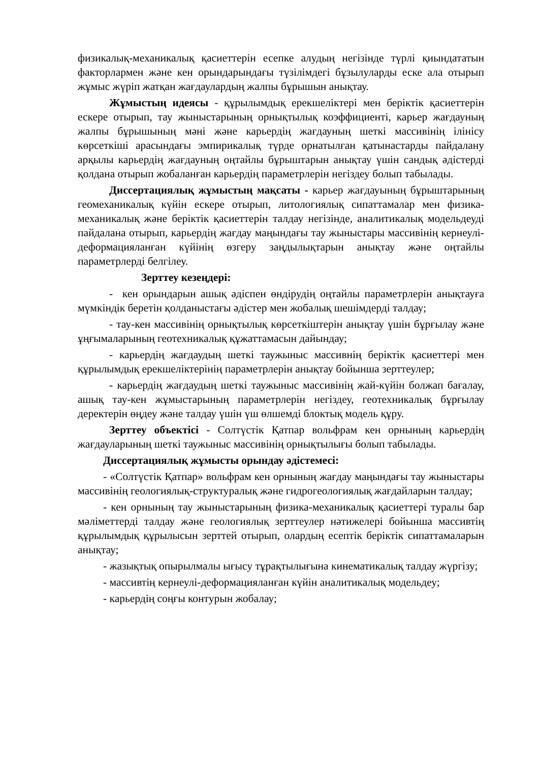физикалық-механикалық қасиеттерін есепке алудың негізінде түрлі қиындататын факторлармен және кен орындарындағы түзілімдегі бұзылуларды еске ала отырып жұмыс жүріп жатқан жағдаулардың жалпы бұрышын анықтау.
Жұмыстың идеясы - құрылымдық ерекшеліктері мен беріктік қасиеттерін ескере отырып, тау жыныстарының орнықтылық коэффициенті, карьер жағдауның жалпы бұрышының мәні және карьердің жағдауның шеткі массивінің ілінісу көрсеткіші арасындағы эмпирикалық түрде орнатылған қатынастарды пайдалану арқылы карьердің жағдауның оңтайлы бұрыштарын анықтау үшін сандық әдістерді қолдана отырып жобаланған карьердің параметрлерін негіздеу болып табылады.
Диссертациялық жұмыстың мақсаты - карьер жағдауының бұрыштарының геомеханикалық күйін ескере отырып, литологиялық сипаттамалар мен физика-механикалық және беріктік қасиеттерін талдау негізінде, аналитикалық модельдеуді пайдалана отырып, карьердің жағдау маңындағы тау жыныстары массивінің кернеулі-деформацияланған күйінің өзгеру заңдылықтарын анықтау және оңтайлы параметрлерді белгілеу.
Зерттеу кезеңдері:
- кен орындарын ашық әдіспен өндірудің оңтайлы параметрлерін анықтауға мүмкіндік беретін қолданыстағы әдістер мен жобалық шешімдерді талдау;
- тау-кен массивінің орнықтылық көрсеткіштерін анықтау үшін бұрғылау және ұңғымаларының геотехникалық құжаттамасын дайындау;
- карьердің жағдаудың шеткі таужыныс массивнің беріктік қасиеттері мен құрылымдық ерекшеліктерінің параметрлерін анықтау бойынша зерттеулер;
- карьердің жағдаудың шеткі таужыныс массивінің жай-күйін болжап бағалау, ашық тау-кен жұмыстарының параметрлерін негіздеу, геотехникалық бұрғылау деректерін өңдеу және талдау үшін үш өлшемді блоктық модель құру.
Зерттеу объектісі - Солтүстік Қатпар вольфрам кен орнының карьердің жағдауларының шеткі таужыныс массивінің орнықтылығы болып табылады.
Диссертациялық жұмысты орындау әдістемесі:
- «Солтүстік Қатпар» вольфрам кен орнының жағдау маңындағы тау жыныстары массивінің геологиялық-структуралық және гидрогеологиялық жағдайларын талдау;
- кен орнының тау жыныстарының физика-механикалық қасиеттері туралы бар мәліметтерді талдау және геологиялық зерттеулер нәтижелері бойынша массивтің құрылымдық құрылысын зерттей отырып, олардың есептік беріктік сипаттамаларын анықтау;
- жазықтық опырылмалы ығысу тұрақтылығына кинематикалық талдау жүргізу;
- массивтің кернеулі-деформацияланған күйін аналитикалық модельдеу;
- карьердің соңғы контурын жобалау;